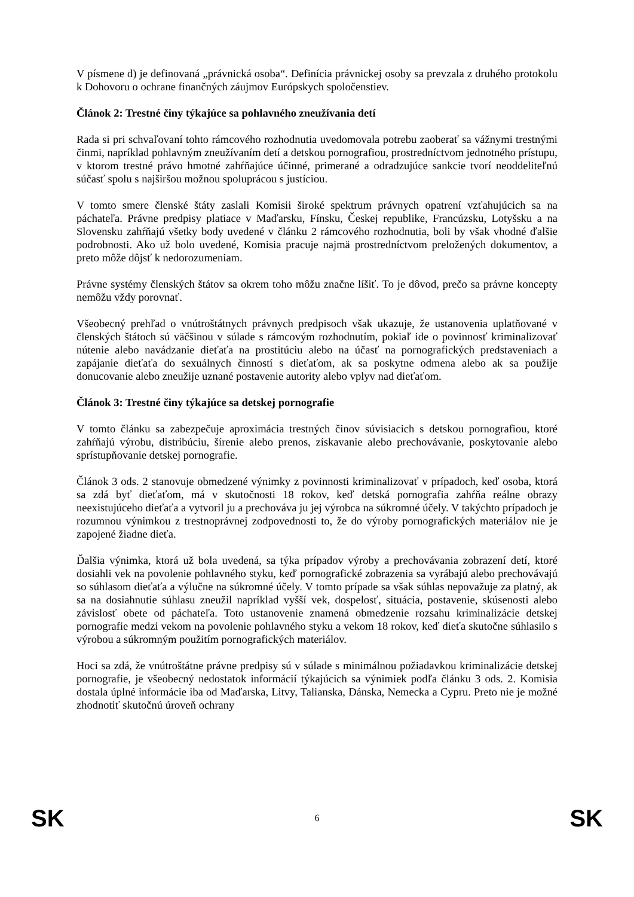V písmene d) je definovaná „právnická osoba“. Definícia právnickej osoby sa prevzala z druhého protokolu k Dohovoru o ochrane finančných záujmov Európskych spoločenstiev.
Článok 2: Trestné činy týkajúce sa pohlavného zneužívania detí
Rada si pri schvaľovaní tohto rámcového rozhodnutia uvedomovala potrebu zaoberať sa vážnymi trestnými činmi, napríklad pohlavným zneužívaním detí a detskou pornografiou, prostredníctvom jednotného prístupu, v ktorom trestné právo hmotné zahŕňajúce účinné, primerané a odradzujúce sankcie tvorí neoddeliteľnú súčasť spolu s najširšou možnou spoluprácou s justíciou.
V tomto smere členské štáty zaslali Komisii široké spektrum právnych opatrení vzťahujúcich sa na páchateľa. Právne predpisy platiace v Maďarsku, Fínsku, Českej republike, Francúzsku, Lotyšsku a na Slovensku zahŕňajú všetky body uvedené v článku 2 rámcového rozhodnutia, boli by však vhodné ďalšie podrobnosti. Ako už bolo uvedené, Komisia pracuje najmä prostredníctvom preložených dokumentov, a preto môže dôjsť k nedorozumeniam.
Právne systémy členských štátov sa okrem toho môžu značne líšiť. To je dôvod, prečo sa právne koncepty nemôžu vždy porovnať.
Všeobecný prehľad o vnútroštátnych právnych predpisoch však ukazuje, že ustanovenia uplatňované v členských štátoch sú väčšinou v súlade s rámcovým rozhodnutím, pokiaľ ide o povinnosť kriminalizovať nútenie alebo navádzanie dieťaťa na prostitúciu alebo na účasť na pornografických predstaveniach a zapájanie dieťaťa do sexuálnych činností s dieťaťom, ak sa poskytne odmena alebo ak sa použije donucovanie alebo zneužije uznané postavenie autority alebo vplyv nad dieťaťom.
Článok 3: Trestné činy týkajúce sa detskej pornografie
V tomto článku sa zabezpečuje aproximácia trestných činov súvisiacich s detskou pornografiou, ktoré zahŕňajú výrobu, distribúciu, šírenie alebo prenos, získavanie alebo prechovávanie, poskytovanie alebo sprístupňovanie detskej pornografie.
Článok 3 ods. 2 stanovuje obmedzené výnimky z povinnosti kriminalizovať v prípadoch, keď osoba, ktorá sa zdá byť dieťaťom, má v skutočnosti 18 rokov, keď detská pornografia zahŕňa reálne obrazy neexistujúceho dieťaťa a vytvoril ju a prechováva ju jej výrobca na súkromné účely. V takýchto prípadoch je rozumnou výnimkou z trestnoprávnej zodpovednosti to, že do výroby pornografických materiálov nie je zapojené žiadne dieťa.
Ďalšia výnimka, ktorá už bola uvedená, sa týka prípadov výroby a prechovávania zobrazení detí, ktoré dosiahli vek na povolenie pohlavného styku, keď pornografické zobrazenia sa vyrábajú alebo prechovávajú so súhlasom dieťaťa a výlučne na súkromné účely. V tomto prípade sa však súhlas nepovažuje za platný, ak sa na dosiahnutie súhlasu zneužil napríklad vyšší vek, dospelosť, situácia, postavenie, skúsenosti alebo závislosť obete od páchateľa. Toto ustanovenie znamená obmedzenie rozsahu kriminalizácie detskej pornografie medzi vekom na povolenie pohlavného styku a vekom 18 rokov, keď dieťa skutočne súhlasilo s výrobou a súkromným použitím pornografických materiálov.
Hoci sa zdá, že vnútroštátne právne predpisy sú v súlade s minimálnou požiadavkou kriminalizácie detskej pornografie, je všeobecný nedostatok informácií týkajúcich sa výnimiek podľa článku 3 ods. 2. Komisia dostala úplné informácie iba od Maďarska, Litvy, Talianska, Dánska, Nemecka a Cypru. Preto nie je možné zhodnotiť skutočnú úroveň ochrany
SK 6 SK